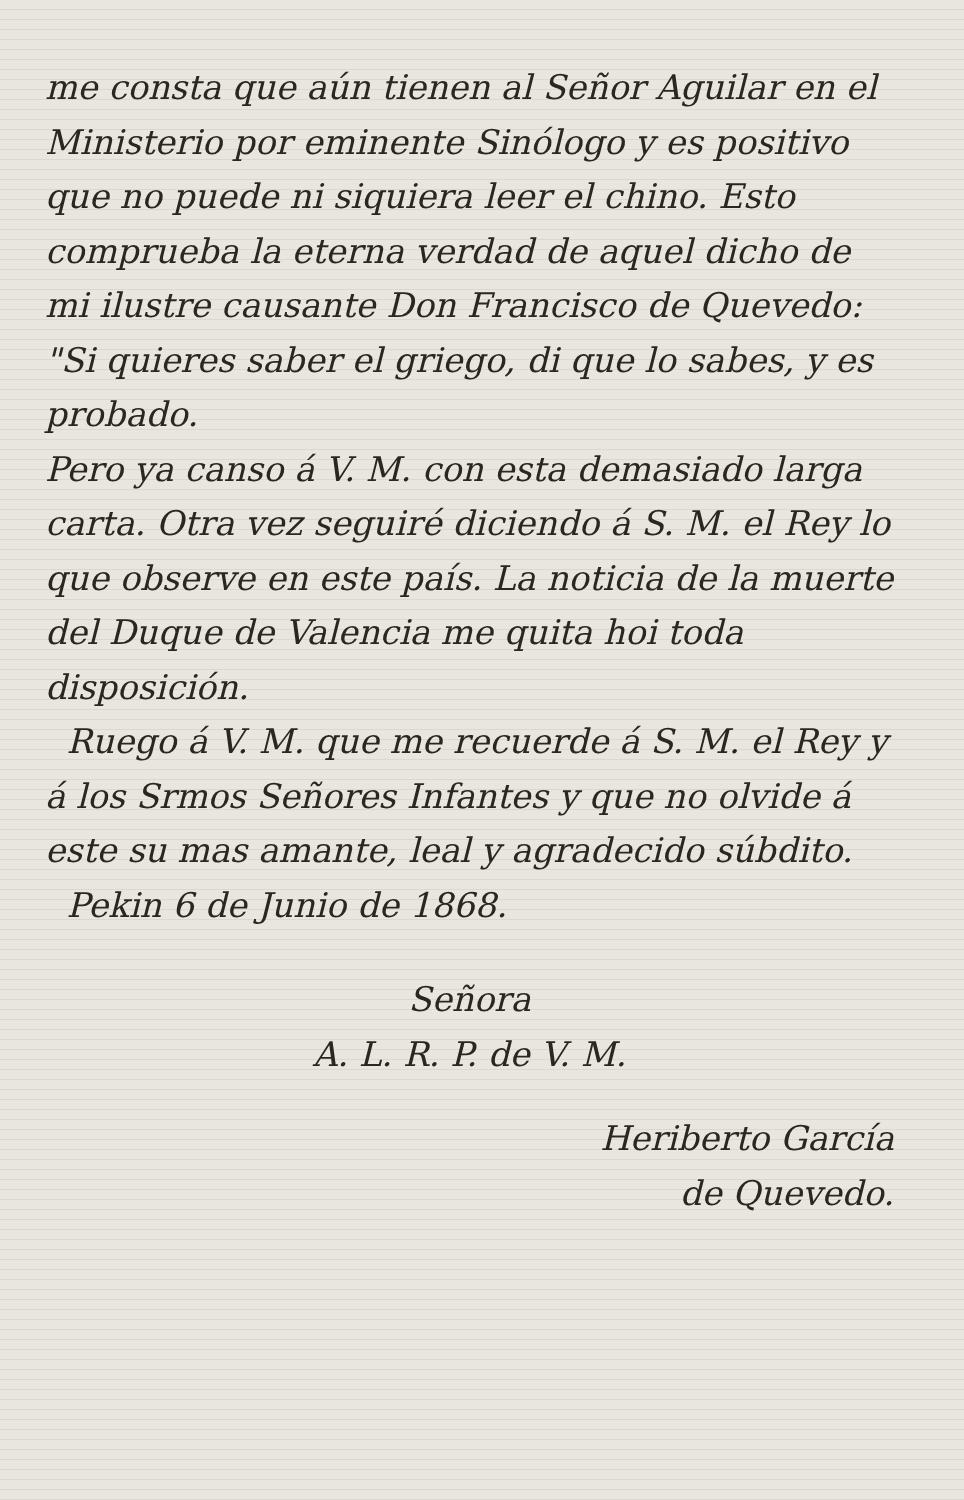me consta que aún tienen al Señor Aguilar en el Ministerio por eminente Sinólogo y es positivo que no puede ni siquiera leer el chino. Esto comprueba la eterna verdad de aquel dicho de mi ilustre causante Don Francisco de Quevedo: "Si quieres saber el griego, di que lo sabes, y es probado.
Pero ya canso á V. M. con esta demasiado larga carta. Otra vez seguiré diciendo á S. M. el Rey lo que observe en este país. La noticia de la muerte del Duque de Valencia me quita hoi toda disposición.
Ruego á V. M. que me recuerde á S. M. el Rey y á los Srmos Señores Infantes y que no olvide á este su mas amante, leal y agradecido súbdito.
Pekin 6 de Junio de 1868.
Señora
A. L. R. P. de V. M.
Heriberto García
de Quevedo.